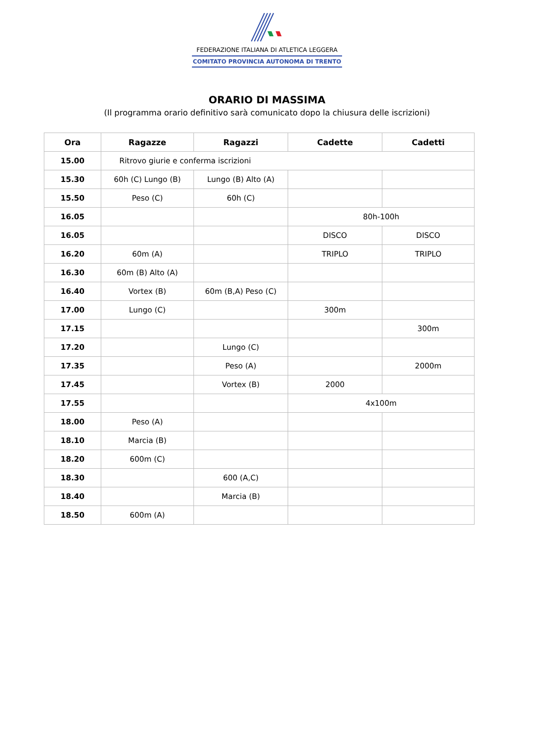FEDERAZIONE ITALIANA DI ATLETICA LEGGERA
COMITATO PROVINCIA AUTONOMA DI TRENTO
ORARIO DI MASSIMA
(Il programma orario definitivo sarà comunicato dopo la chiusura delle iscrizioni)
| Ora | Ragazze | Ragazzi | Cadette | Cadetti |
| --- | --- | --- | --- | --- |
| 15.00 | Ritrovo giurie e conferma iscrizioni | | | |
| 15.30 | 60h (C) Lungo (B) | Lungo (B) Alto (A) | | |
| 15.50 | Peso (C) | 60h (C) | | |
| 16.05 | | | 80h-100h | |
| 16.05 | | | DISCO | DISCO |
| 16.20 | 60m (A) | | TRIPLO | TRIPLO |
| 16.30 | 60m (B) Alto (A) | | | |
| 16.40 | Vortex (B) | 60m (B,A) Peso (C) | | |
| 17.00 | Lungo (C) | | 300m | |
| 17.15 | | | | 300m |
| 17.20 | | Lungo (C) | | |
| 17.35 | | Peso (A) | | 2000m |
| 17.45 | | Vortex (B) | 2000 | |
| 17.55 | | | 4x100m | |
| 18.00 | Peso (A) | | | |
| 18.10 | Marcia (B) | | | |
| 18.20 | 600m (C) | | | |
| 18.30 | | 600 (A,C) | | |
| 18.40 | | Marcia (B) | | |
| 18.50 | 600m (A) | | | |